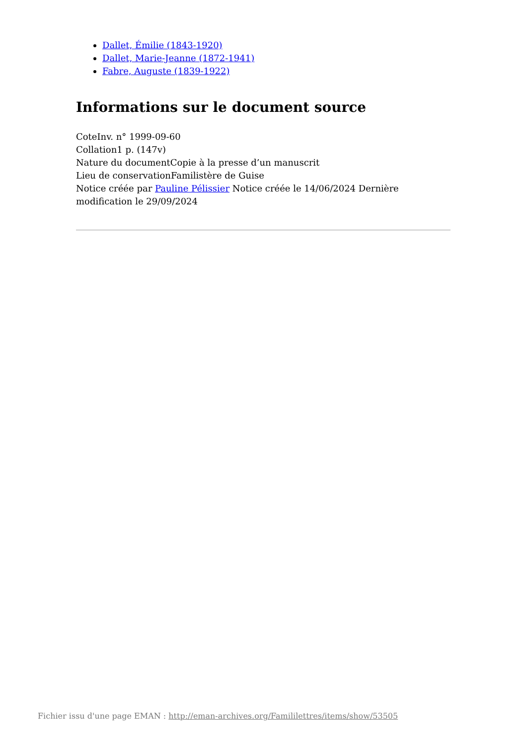Dallet, Émilie (1843-1920)
Dallet, Marie-Jeanne (1872-1941)
Fabre, Auguste (1839-1922)
Informations sur le document source
CoteInv. n° 1999-09-60
Collation1 p. (147v)
Nature du documentCopie à la presse d’un manuscrit
Lieu de conservationFamilistère de Guise
Notice créée par Pauline Pélissier Notice créée le 14/06/2024 Dernière modification le 29/09/2024
Fichier issu d'une page EMAN : http://eman-archives.org/Famililettres/items/show/53505